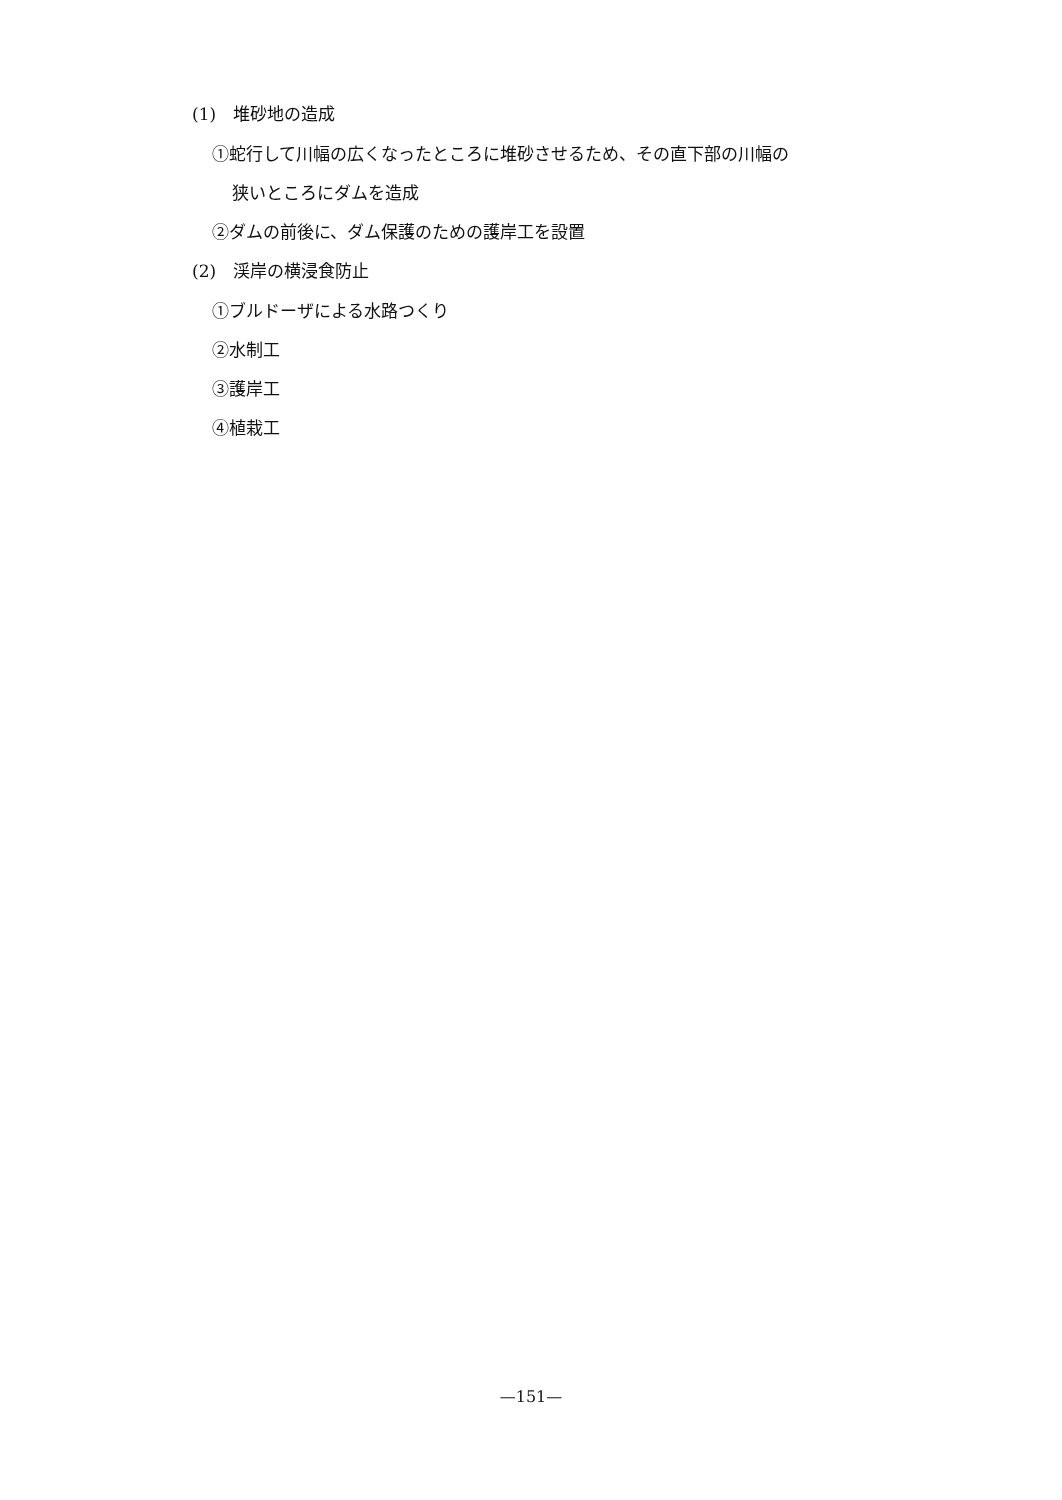(1)　堆砂地の造成
①蛇行して川幅の広くなったところに堆砂させるため、その直下部の川幅の
狭いところにダムを造成
②ダムの前後に、ダム保護のための護岸工を設置
(2)　渓岸の横浸食防止
①ブルドーザによる水路つくり
②水制工
③護岸工
④植栽工
—151—